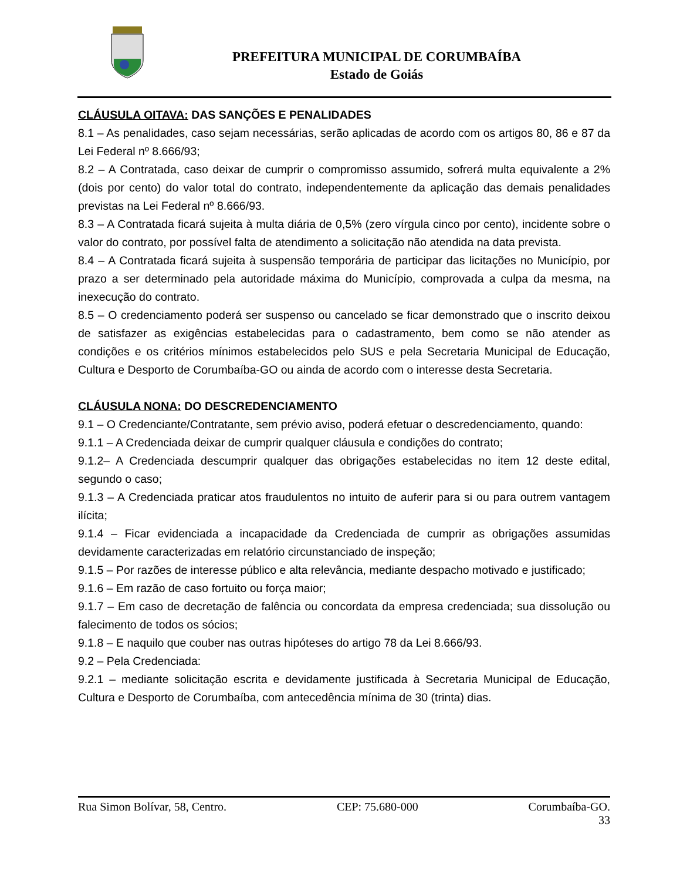PREFEITURA MUNICIPAL DE CORUMBAÍBA
Estado de Goiás
CLÁUSULA OITAVA: DAS SANÇÕES E PENALIDADES
8.1 – As penalidades, caso sejam necessárias, serão aplicadas de acordo com os artigos 80, 86 e 87 da Lei Federal nº 8.666/93;
8.2 – A Contratada, caso deixar de cumprir o compromisso assumido, sofrerá multa equivalente a 2% (dois por cento) do valor total do contrato, independentemente da aplicação das demais penalidades previstas na Lei Federal nº 8.666/93.
8.3 – A Contratada ficará sujeita à multa diária de 0,5% (zero vírgula cinco por cento), incidente sobre o valor do contrato, por possível falta de atendimento a solicitação não atendida na data prevista.
8.4 – A Contratada ficará sujeita à suspensão temporária de participar das licitações no Município, por prazo a ser determinado pela autoridade máxima do Município, comprovada a culpa da mesma, na inexecução do contrato.
8.5 – O credenciamento poderá ser suspenso ou cancelado se ficar demonstrado que o inscrito deixou de satisfazer as exigências estabelecidas para o cadastramento, bem como se não atender as condições e os critérios mínimos estabelecidos pelo SUS e pela Secretaria Municipal de Educação, Cultura e Desporto de Corumbaíba-GO ou ainda de acordo com o interesse desta Secretaria.
CLÁUSULA NONA: DO DESCREDENCIAMENTO
9.1 – O Credenciante/Contratante, sem prévio aviso, poderá efetuar o descredenciamento, quando:
9.1.1 – A Credenciada deixar de cumprir qualquer cláusula e condições do contrato;
9.1.2– A Credenciada descumprir qualquer das obrigações estabelecidas no item 12 deste edital, segundo o caso;
9.1.3 – A Credenciada praticar atos fraudulentos no intuito de auferir para si ou para outrem vantagem ilícita;
9.1.4 – Ficar evidenciada a incapacidade da Credenciada de cumprir as obrigações assumidas devidamente caracterizadas em relatório circunstanciado de inspeção;
9.1.5 – Por razões de interesse público e alta relevância, mediante despacho motivado e justificado;
9.1.6 – Em razão de caso fortuito ou força maior;
9.1.7 – Em caso de decretação de falência ou concordata da empresa credenciada; sua dissolução ou falecimento de todos os sócios;
9.1.8 – E naquilo que couber nas outras hipóteses do artigo 78 da Lei 8.666/93.
9.2 – Pela Credenciada:
9.2.1 – mediante solicitação escrita e devidamente justificada à Secretaria Municipal de Educação, Cultura e Desporto de Corumbaíba, com antecedência mínima de 30 (trinta) dias.
Rua Simon Bolívar, 58, Centro. CEP: 75.680-000 Corumbaíba-GO.
33